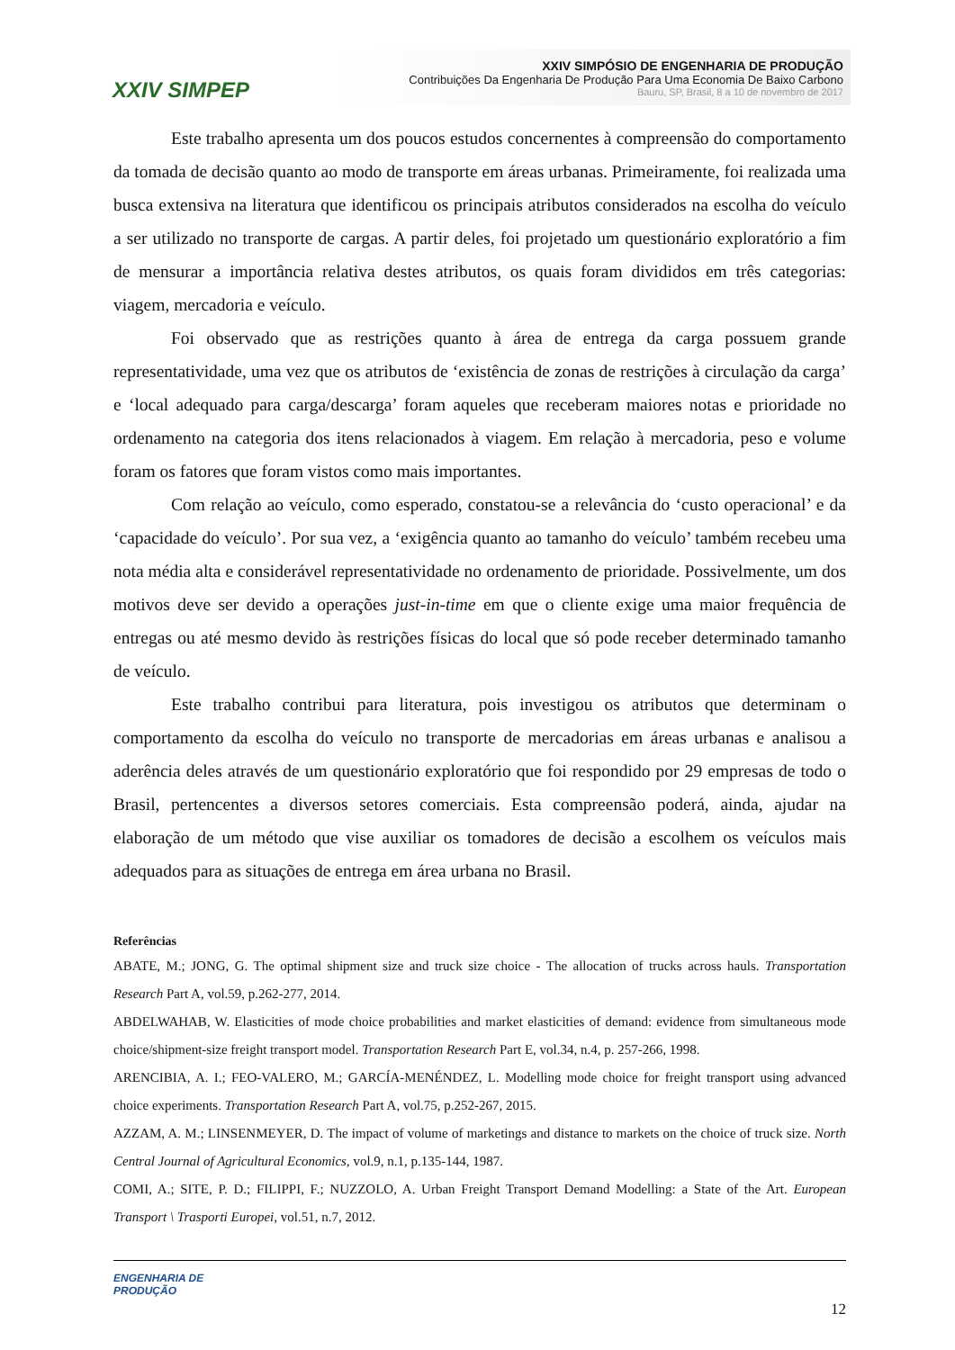XXIV SIMPEP
XXIV SIMPÓSIO DE ENGENHARIA DE PRODUÇÃO
Contribuições Da Engenharia De Produção Para Uma Economia De Baixo Carbono
Bauru, SP, Brasil, 8 a 10 de novembro de 2017
Este trabalho apresenta um dos poucos estudos concernentes à compreensão do comportamento da tomada de decisão quanto ao modo de transporte em áreas urbanas. Primeiramente, foi realizada uma busca extensiva na literatura que identificou os principais atributos considerados na escolha do veículo a ser utilizado no transporte de cargas. A partir deles, foi projetado um questionário exploratório a fim de mensurar a importância relativa destes atributos, os quais foram divididos em três categorias: viagem, mercadoria e veículo.
Foi observado que as restrições quanto à área de entrega da carga possuem grande representatividade, uma vez que os atributos de ‘existência de zonas de restrições à circulação da carga’ e ‘local adequado para carga/descarga’ foram aqueles que receberam maiores notas e prioridade no ordenamento na categoria dos itens relacionados à viagem. Em relação à mercadoria, peso e volume foram os fatores que foram vistos como mais importantes.
Com relação ao veículo, como esperado, constatou-se a relevância do ‘custo operacional’ e da ‘capacidade do veículo’. Por sua vez, a ‘exigência quanto ao tamanho do veículo’ também recebeu uma nota média alta e considerável representatividade no ordenamento de prioridade. Possivelmente, um dos motivos deve ser devido a operações just-in-time em que o cliente exige uma maior frequência de entregas ou até mesmo devido às restrições físicas do local que só pode receber determinado tamanho de veículo.
Este trabalho contribui para literatura, pois investigou os atributos que determinam o comportamento da escolha do veículo no transporte de mercadorias em áreas urbanas e analisou a aderência deles através de um questionário exploratório que foi respondido por 29 empresas de todo o Brasil, pertencentes a diversos setores comerciais. Esta compreensão poderá, ainda, ajudar na elaboração de um método que vise auxiliar os tomadores de decisão a escolhem os veículos mais adequados para as situações de entrega em área urbana no Brasil.
Referências
ABATE, M.; JONG, G. The optimal shipment size and truck size choice - The allocation of trucks across hauls. Transportation Research Part A, vol.59, p.262-277, 2014.
ABDELWAHAB, W. Elasticities of mode choice probabilities and market elasticities of demand: evidence from simultaneous mode choice/shipment-size freight transport model. Transportation Research Part E, vol.34, n.4, p. 257-266, 1998.
ARENCIBIA, A. I.; FEO-VALERO, M.; GARCÍA-MENÉNDEZ, L. Modelling mode choice for freight transport using advanced choice experiments. Transportation Research Part A, vol.75, p.252-267, 2015.
AZZAM, A. M.; LINSENMEYER, D. The impact of volume of marketings and distance to markets on the choice of truck size. North Central Journal of Agricultural Economics, vol.9, n.1, p.135-144, 1987.
COMI, A.; SITE, P. D.; FILIPPI, F.; NUZZOLO, A. Urban Freight Transport Demand Modelling: a State of the Art. European Transport \ Trasporti Europei, vol.51, n.7, 2012.
ENGENHARIA DE
PRODUÇÃO
12